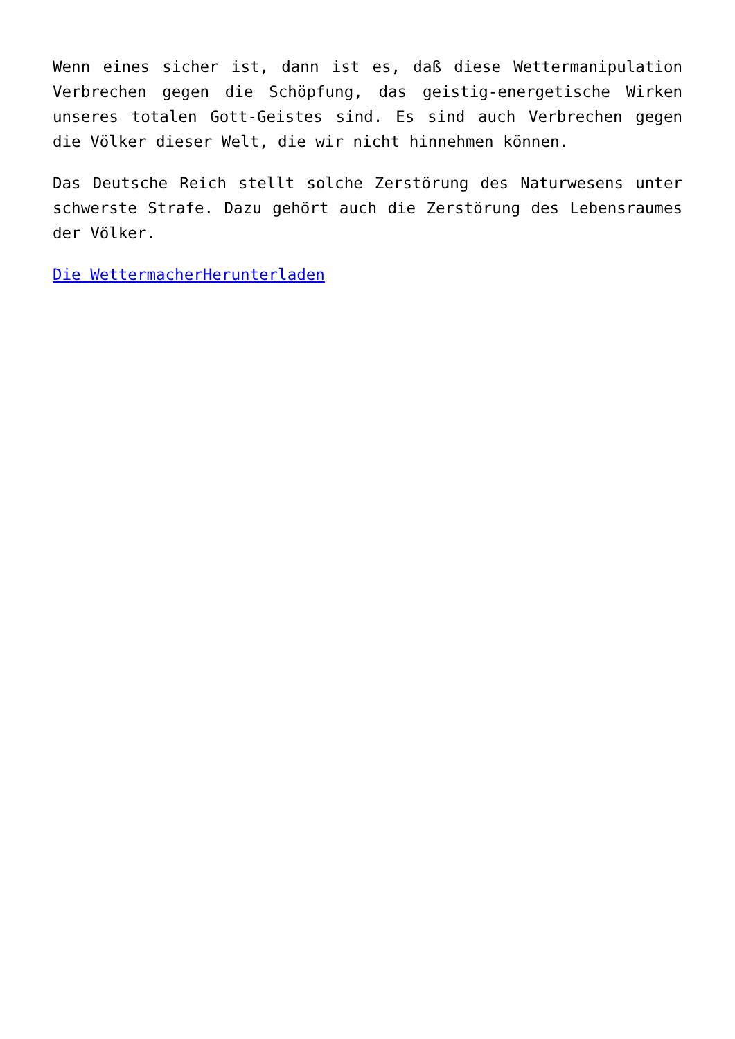Wenn eines sicher ist, dann ist es, daß diese Wettermanipulation Verbrechen gegen die Schöpfung, das geistig-energetische Wirken unseres totalen Gott-Geistes sind. Es sind auch Verbrechen gegen die Völker dieser Welt, die wir nicht hinnehmen können.
Das Deutsche Reich stellt solche Zerstörung des Naturwesens unter schwerste Strafe. Dazu gehört auch die Zerstörung des Lebensraumes der Völker.
Die WettermacherHerunterladen